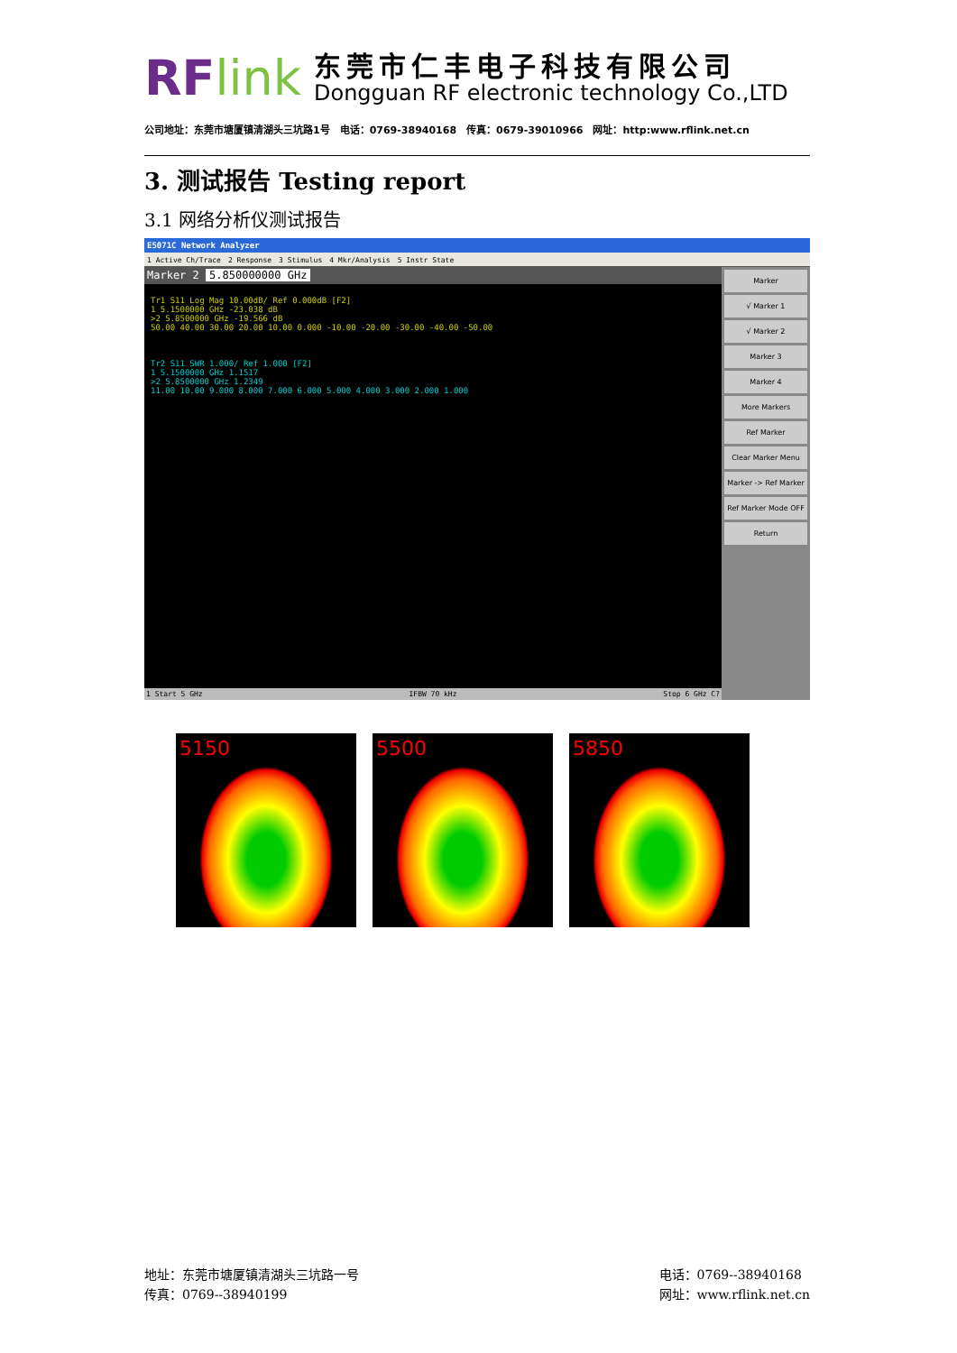RFlink
东莞市仁丰电子科技有限公司
Dongguan RF electronic technology Co.,LTD
公司地址：东莞市塘厦镇清湖头三坑路1号　电话：0769-38940168　传真：0679-39010966　网址：http:www.rflink.net.cn
3. 测试报告 Testing report
3.1 网络分析仪测试报告
E5071C Network Analyzer
1 Active Ch/Trace　2 Response　3 Stimulus　4 Mkr/Analysis　5 Instr State
Marker 2 5.850000000 GHz
Tr1 S11 Log Mag 10.00dB/ Ref 0.000dB [F2]
1 5.1500000 GHz -23.038 dB
>2 5.8500000 GHz -19.566 dB
50.00 40.00 30.00 20.00 10.00 0.000 -10.00 -20.00 -30.00 -40.00 -50.00
Tr2 S11 SWR 1.000/ Ref 1.000 [F2]
1 5.1500000 GHz 1.1517
>2 5.8500000 GHz 1.2349
11.00 10.00 9.000 8.000 7.000 6.000 5.000 4.000 3.000 2.000 1.000
Marker
√ Marker 1
√ Marker 2
Marker 3
Marker 4
More Markers
Ref Marker
Clear Marker Menu
Marker -> Ref Marker
Ref Marker Mode OFF
Return
1 Start 5 GHz IFBW 70 kHz Stop 6 GHz C?
5150 5500 5850
地址：东莞市塘厦镇清湖头三坑路一号
传真：0769--38940199
电话：0769--38940168
网址：www.rflink.net.cn